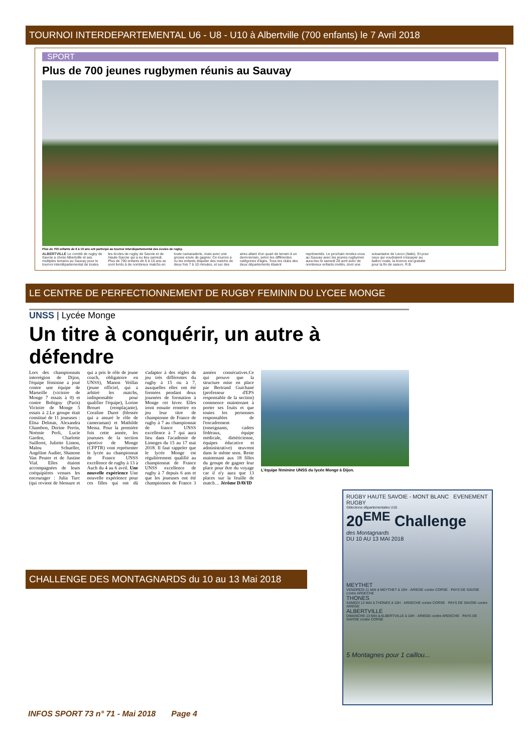TOURNOI INTERDEPARTEMENTAL U6 - U8 - U10 à Albertville (700 enfants) le 7 Avril 2018
SPORT
Plus de 700 jeunes rugbymen réunis au Sauvay
Plus de 700 enfants de 6 à 10 ans ont participé au tournoi interdépartemental des écoles de rugby.
ALBERTVILLE Le comité de rugby de Savoie a choisi Albertville et ses multiples terrains au Sauvay pour le tournoi interdépartemental de toutes les écoles de rugby de Savoie et de Haute-Savoie qui a eu lieu samedi. Plus de 700 enfants de 6 à 10 ans se sont livrés à de nombreux matchs en toute camaraderie, mais avec une grosse envie de gagner. Ce tournoi a vu les enfants disputer des matchs de deux fois 7 à 10 minutes, et sur des aires allant d'un quart de terrain à un demi-terrain, selon les différentes catégories d'âges. Tous les clubs des deux départements étaient représentés. Le prochain rendez-vous au Sauvay avec les jeunes rugbymen aura lieu le samedi 28 avril avec de nombreux enfants invités, dont une soixantaine de Lecco (Italie). Et pour ceux qui voudraient s'essayer au ballon ovale, la licence est gratuite pour la fin de saison. R.B.
LE CENTRE DE PERFECTIONNEMENT DE RUGBY FEMININ DU LYCEE MONGE
UNSS | Lycée Monge
Un titre à conquérir, un autre à défendre
Lors des championnats interrégion de Dijon, l'équipe féminine a joué contre une équipe de Marseille (victoire de Monge 7 essais à 0) et contre Bobigny (Paris) Victoire de Monge 5 essais à 2.Le groupe était constitué de 11 joueuses : Elisa Delmas, Alexandra Chambon, Dorine Perrin, Noémie Perli, Lucie Garden, Charlotte Suillerot, Juliette Limon, Malou Schueller, Angéline Audier, Shanone Van Peuter et de Justine Vial. Elles étaient accompagnées de leurs coéquipières venues les encourager : Julia Turc (qui revient de blessure et qui a pris le rôle de jeune coach, obligatoire en UNSS), Manon Veillas (jeune officiel, qui a arbitré les matchs, indispensable pour qualifier l'équipe), Lorine Brouet (remplaçante), Coraline Duret (blessée qui a assuré le rôle de cameraman) et Mathilde Messa. Pour la première fois cette année, les joueuses de la section sportive de Monge (CFPTR) vont représenter le lycée au championnat de France UNSS excellence de rugby à 13 à Auch du 4 au 6 avril. Une nouvelle expérience Une nouvelle expérience pour ces filles qui ont dû s'adapter à des règles de jeu très différentes du rugby à 15 ou à 7, auxquelles elles ont été formées pendant deux journées de formation à Monge cet hiver. Elles iront ensuite remettre en jeu leur titre de championne de France de rugby à 7 au championnat de france UNSS excellence à 7 qui aura lieu dans l'académie de Limoges du 15 au 17 mai 2018. Il faut rappeler que le lycée Monge est régulièrement qualifié au championnat de France UNSS excellence de rugby à 7 depuis 6 ans et que les joueuses ont été championnes de France 3 années consécutives.Ce qui prouve que la structure mise en place par Bertrand Guichané (professeur d'EPS responsable de la section) commence maintenant à porter ses fruits et que toutes les personnes responsables de l'encadrement (enseignants, cadres fédéraux, équipe médicale, diététicienne, équipes éducative et administrative) œuvrent dans le même sens. Reste maintenant aux 18 filles du groupe de gagner leur place pour être du voyage car il n'y aura que 13 places sur la feuille de match… Jérôme DAVID
L'équipe féminine UNSS du lycée Monge à Dijon.
CHALLENGE DES MONTAGNARDS du 10 au 13 Mai 2018
INFOS SPORT 73 n° 71 - Mai 2018 Page 4
RUGBY HAUTE SAVOIE - MONT BLANC EVENEMENT RUGBY
Sélections départementales U16
20<sup>EME</sup> Challenge
des Montagnards
DU 10 AU 13 MAI 2018
MEYTHET
VENDREDI 11 MAI à MEYTHET à 10H · ARIEGE contre CORSE · PAYS DE SAVOIE contre ARDECHE
THONES
SAMEDI 12 MAI à THONES à 10H · ARDECHE contre CORSE · PAYS DE SAVOIE contre ARIEGE
ALBERTVILLE
DIMANCHE 13 MAI à ALBERTVILLE à 10H · ARIEGE contre ARDECHE · PAYS DE SAVOIE contre CORSE
5 Montagnes pour 1 caillou...